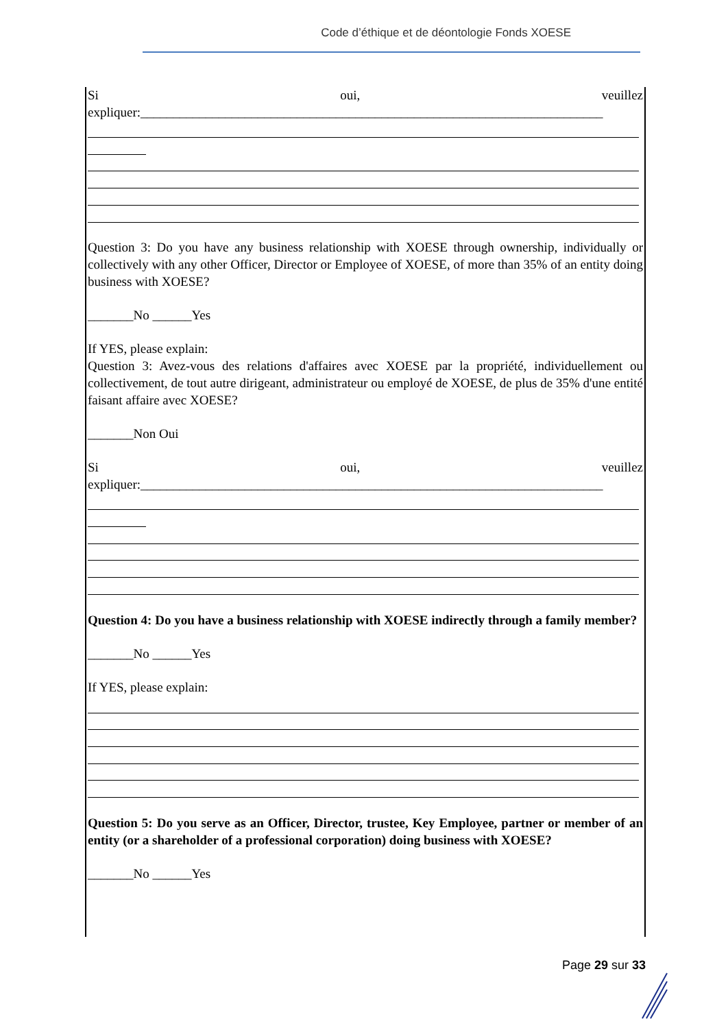Code d’éthique et de déontologie Fonds XOESE
Si oui, veuillez
expliquer:_______________________________________________________________________
Question 3: Do you have any business relationship with XOESE through ownership, individually or collectively with any other Officer, Director or Employee of XOESE, of more than 35% of an entity doing business with XOESE?
_______No ______Yes
If YES, please explain:
Question 3: Avez-vous des relations d'affaires avec XOESE par la propriété, individuellement ou collectivement, de tout autre dirigeant, administrateur ou employé de XOESE, de plus de 35% d'une entité faisant affaire avec XOESE?
_______Non Oui
Si oui, veuillez
expliquer:_______________________________________________________________________
Question 4: Do you have a business relationship with XOESE indirectly through a family member?
_______No ______Yes
If YES, please explain:
Question 5: Do you serve as an Officer, Director, trustee, Key Employee, partner or member of an entity (or a shareholder of a professional corporation) doing business with XOESE?
_______No ______Yes
Page 29 sur 33